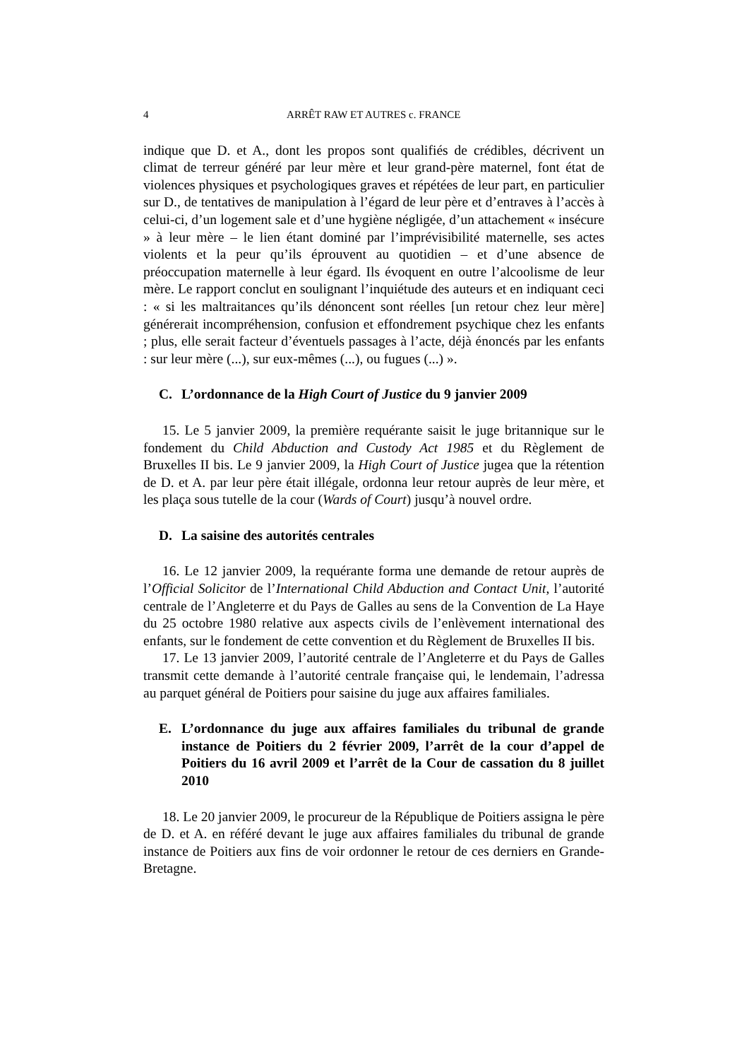4 ARRÊT RAW ET AUTRES c. FRANCE
indique que D. et A., dont les propos sont qualifiés de crédibles, décrivent un climat de terreur généré par leur mère et leur grand-père maternel, font état de violences physiques et psychologiques graves et répétées de leur part, en particulier sur D., de tentatives de manipulation à l’égard de leur père et d’entraves à l’accès à celui-ci, d’un logement sale et d’une hygiène négligée, d’un attachement « insécure » à leur mère – le lien étant dominé par l’imprévisibilité maternelle, ses actes violents et la peur qu’ils éprouvent au quotidien – et d’une absence de préoccupation maternelle à leur égard. Ils évoquent en outre l’alcoolisme de leur mère. Le rapport conclut en soulignant l’inquiétude des auteurs et en indiquant ceci : « si les maltraitances qu’ils dénoncent sont réelles [un retour chez leur mère] générerait incompréhension, confusion et effondrement psychique chez les enfants ; plus, elle serait facteur d’éventuels passages à l’acte, déjà énoncés par les enfants : sur leur mère (...), sur eux-mêmes (...), ou fugues (...) ».
C. L’ordonnance de la High Court of Justice du 9 janvier 2009
15. Le 5 janvier 2009, la première requérante saisit le juge britannique sur le fondement du Child Abduction and Custody Act 1985 et du Règlement de Bruxelles II bis. Le 9 janvier 2009, la High Court of Justice jugea que la rétention de D. et A. par leur père était illégale, ordonna leur retour auprès de leur mère, et les plaça sous tutelle de la cour (Wards of Court) jusqu’à nouvel ordre.
D. La saisine des autorités centrales
16. Le 12 janvier 2009, la requérante forma une demande de retour auprès de l’Official Solicitor de l’International Child Abduction and Contact Unit, l’autorité centrale de l’Angleterre et du Pays de Galles au sens de la Convention de La Haye du 25 octobre 1980 relative aux aspects civils de l’enlèvement international des enfants, sur le fondement de cette convention et du Règlement de Bruxelles II bis.
17. Le 13 janvier 2009, l’autorité centrale de l’Angleterre et du Pays de Galles transmit cette demande à l’autorité centrale française qui, le lendemain, l’adressa au parquet général de Poitiers pour saisine du juge aux affaires familiales.
E. L’ordonnance du juge aux affaires familiales du tribunal de grande instance de Poitiers du 2 février 2009, l’arrêt de la cour d’appel de Poitiers du 16 avril 2009 et l’arrêt de la Cour de cassation du 8 juillet 2010
18. Le 20 janvier 2009, le procureur de la République de Poitiers assigna le père de D. et A. en référé devant le juge aux affaires familiales du tribunal de grande instance de Poitiers aux fins de voir ordonner le retour de ces derniers en Grande-Bretagne.